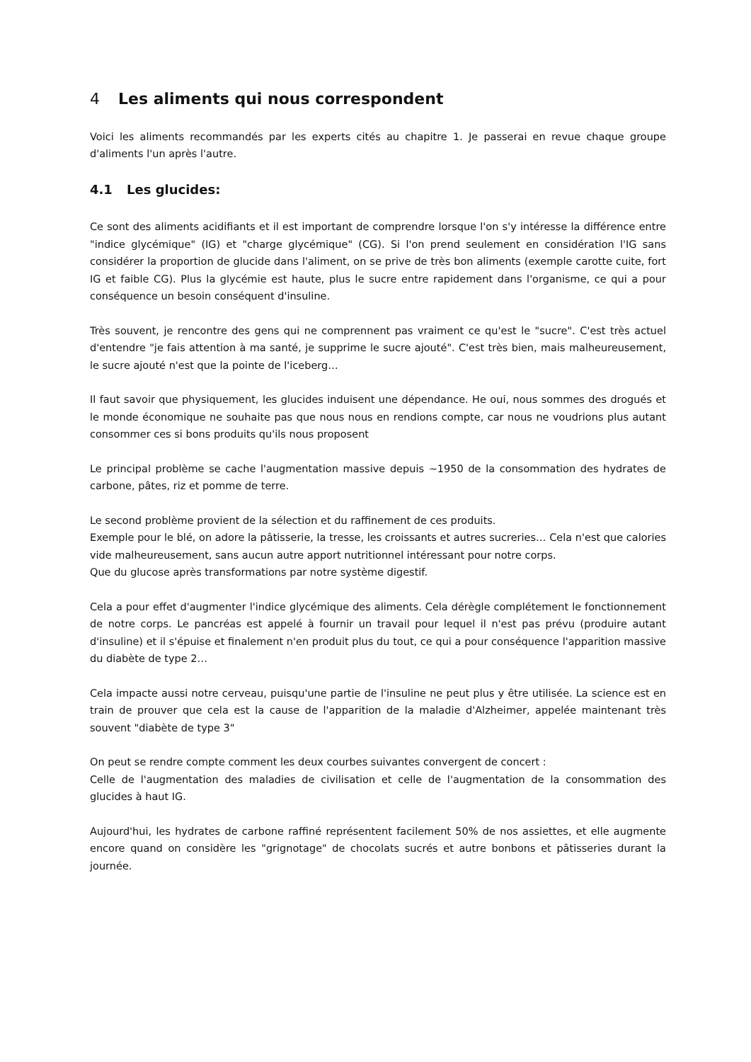4 Les aliments qui nous correspondent
Voici les aliments recommandés par les experts cités au chapitre 1. Je passerai en revue chaque groupe d'aliments l'un après l'autre.
4.1 Les glucides:
Ce sont des aliments acidifiants et il est important de comprendre lorsque l'on s'y intéresse la différence entre "indice glycémique" (IG) et "charge glycémique" (CG). Si l'on prend seulement en considération l'IG sans considérer la proportion de glucide dans l'aliment, on se prive de très bon aliments (exemple carotte cuite, fort IG et faible CG). Plus la glycémie est haute, plus le sucre entre rapidement dans l'organisme, ce qui a pour conséquence un besoin conséquent d'insuline.
Très souvent, je rencontre des gens qui ne comprennent pas vraiment ce qu'est le "sucre". C'est très actuel d'entendre "je fais attention à ma santé, je supprime le sucre ajouté". C'est très bien, mais malheureusement, le sucre ajouté n'est que la pointe de l'iceberg…
Il faut savoir que physiquement, les glucides induisent une dépendance. He oui, nous sommes des drogués et le monde économique ne souhaite pas que nous nous en rendions compte, car nous ne voudrions plus autant consommer ces si bons produits qu'ils nous proposent
Le principal problème se cache l'augmentation massive depuis ~1950 de la consommation des hydrates de carbone, pâtes, riz et pomme de terre.
Le second problème provient de la sélection et du raffinement de ces produits.
Exemple pour le blé, on adore la pâtisserie, la tresse, les croissants et autres sucreries… Cela n'est que calories vide malheureusement, sans aucun autre apport nutritionnel intéressant pour notre corps.
Que du glucose après transformations par notre système digestif.
Cela a pour effet d'augmenter l'indice glycémique des aliments. Cela dérègle complétement le fonctionnement de notre corps. Le pancréas est appelé à fournir un travail pour lequel il n'est pas prévu (produire autant d'insuline) et il s'épuise et finalement n'en produit plus du tout, ce qui a pour conséquence l'apparition massive du diabète de type 2…
Cela impacte aussi notre cerveau, puisqu'une partie de l'insuline ne peut plus y être utilisée. La science est en train de prouver que cela est la cause de l'apparition de la maladie d'Alzheimer, appelée maintenant très souvent "diabète de type 3"
On peut se rendre compte comment les deux courbes suivantes convergent de concert :
Celle de l'augmentation des maladies de civilisation et celle de l'augmentation de la consommation des glucides à haut IG.
Aujourd'hui, les hydrates de carbone raffiné représentent facilement 50% de nos assiettes, et elle augmente encore quand on considère les "grignotage" de chocolats sucrés et autre bonbons et pâtisseries durant la journée.